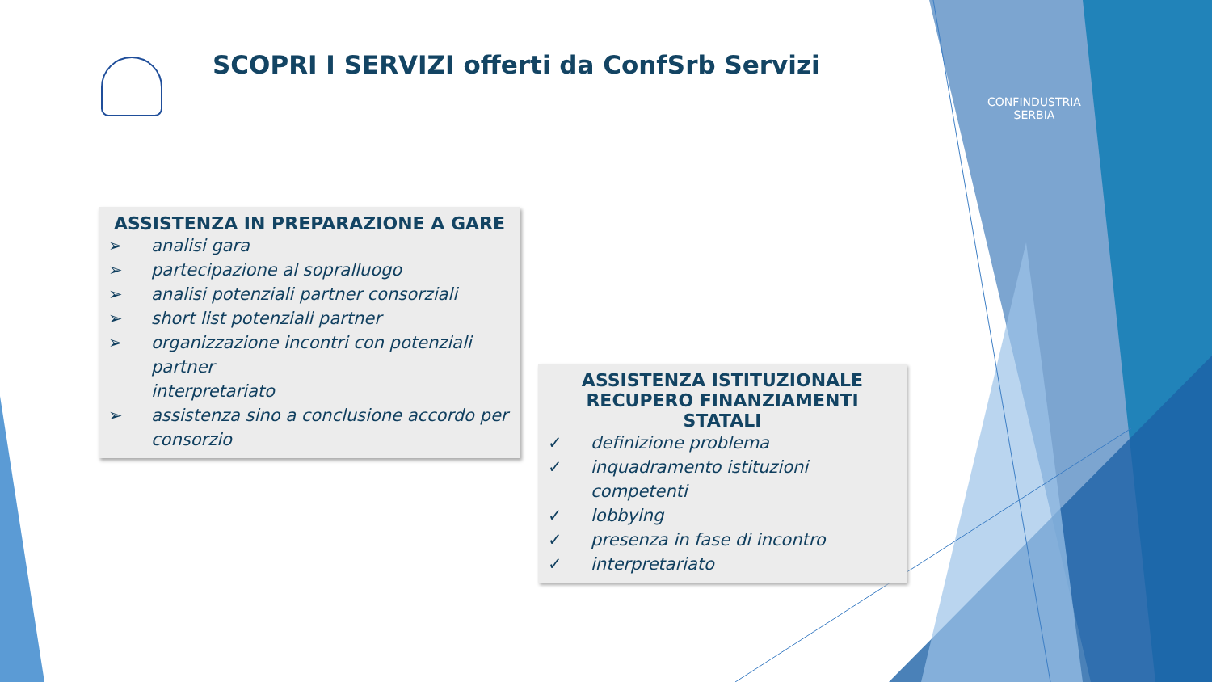SCOPRI I SERVIZI offerti da ConfSrb Servizi
CONFINDUSTRIA
SERBIA
ASSISTENZA IN PREPARAZIONE A GARE
➢ analisi gara
➢ partecipazione al sopralluogo
➢ analisi potenziali partner consorziali
➢ short list potenziali partner
➢ organizzazione incontri con potenziali partner
interpretariato
➢ assistenza sino a conclusione accordo per consorzio
ASSISTENZA ISTITUZIONALE
RECUPERO FINANZIAMENTI STATALI
✓ definizione problema
✓ inquadramento istituzioni competenti
✓ lobbying
✓ presenza in fase di incontro
✓ interpretariato